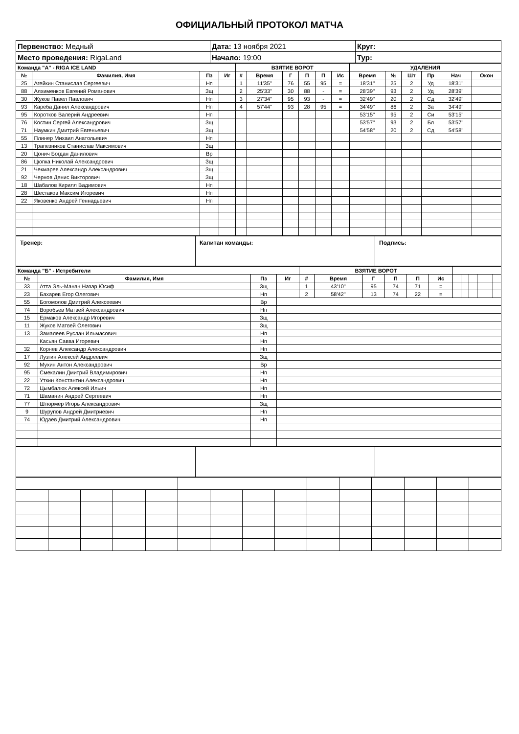ОФИЦИАЛЬНЫЙ ПРОТОКОЛ МАТЧА
| Первенство: Медный | Дата: 13 ноября 2021 | Круг: |
| Место проведения: RigaLand | Начало: 19:00 | Тур: |
| Команда "А" - RIGA ICE LAND | | | | ВЗЯТИЕ ВОРОТ | | | | | | УДАЛЕНИЯ | | | | | |
| --- | --- | --- | --- | --- | --- | --- | --- | --- | --- | --- | --- | --- | --- | --- | --- |
| № | Фамилия, Имя | Пз | Иг | # | Время | Г | П | П | Ис | Время | № | Шт | Пр | Нач | Окон |
| 25 | Агейкин Станислав Сергеевич | Нп | | 1 | 11'35'' | 76 | 55 | 95 | = | 18'31'' | 25 | 2 | Уд | 18'31'' | |
| 88 | Алхименков Евгений Романович | Зщ | | 2 | 25'33'' | 30 | 88 | - | = | 28'39'' | 93 | 2 | Уд | 28'39'' | |
| 30 | Жуков Павел Павлович | Нп | | 3 | 27'34'' | 95 | 93 | - | = | 32'49'' | 20 | 2 | Сд | 32'49'' | |
| 93 | Кареба Данил Александрович | Нп | | 4 | 57'44'' | 93 | 28 | 95 | = | 34'49'' | 86 | 2 | За | 34'49'' | |
| 95 | Коротков Валерий Андреевич | Нп | | | | | | | | 53'15'' | 95 | 2 | Си | 53'15'' | |
| 76 | Костин Сергей Александрович | Зщ | | | | | | | | 53'57'' | 93 | 2 | Бл | 53'57'' | |
| 71 | Наумкин Дмитрий Евгеньевич | Зщ | | | | | | | | 54'58'' | 20 | 2 | Сд | 54'58'' | |
| 55 | Плинер Михаил Анатольевич | Нп | | | | | | | | | | | | | |
| 13 | Трапезников Станислав Максимович | Зщ | | | | | | | | | | | | | |
| 20 | Цонич Богдан Данилович | Вр | | | | | | | | | | | | | |
| 86 | Цюпка Николай Александрович | Зщ | | | | | | | | | | | | | |
| 21 | Чекмарев Александр Александрович | Зщ | | | | | | | | | | | | | |
| 92 | Чернов Денис Викторович | Зщ | | | | | | | | | | | | | |
| 18 | Шабалов Кирилл Вадимович | Нп | | | | | | | | | | | | | |
| 28 | Шестаков Максим Игоревич | Нп | | | | | | | | | | | | | |
| 22 | Яковенко Андрей Геннадьевич | Нп | | | | | | | | | | | | | |
| Тренер: | Капитан команды: | Подпись: |
| Команда "Б" - Истребители | | | | ВЗЯТИЕ ВОРОТ | | | | | | | | | | | |
| № | Фамилия, Имя | Пз | Иг | # | Время | Г | П | П | Ис | | | | | | |
| 33 | Атта Эль-Манан Назар Юсиф | Зщ | | 1 | 43'10'' | 95 | 74 | 71 | = | | | | | | |
| 23 | Бахарев Егор Олегович | Нп | | 2 | 58'42'' | 13 | 74 | 22 | = | | | | | | |
| 55 | Богомолов Дмитрий Алексеевич | Вр | | | | | | | | | | | | | |
| 74 | Воробьев Матвей Александрович | Нп | | | | | | | | | | | | | |
| 15 | Ермаков Александр Игоревич | Зщ | | | | | | | | | | | | | |
| 11 | Жуков Матвей Олегович | Зщ | | | | | | | | | | | | | |
| 13 | Замалеев Руслан Ильмасович | Нп | | | | | | | | | | | | | |
| | Касьян Савва Игоревич | Нп | | | | | | | | | | | | | |
| 32 | Корнев Александр Александрович | Нп | | | | | | | | | | | | | |
| 17 | Лузгин Алексей Андреевич | Зщ | | | | | | | | | | | | | |
| 92 | Мухин Антон Александрович | Вр | | | | | | | | | | | | | |
| 95 | Смекалин Дмитрий Владимирович | Нп | | | | | | | | | | | | | |
| 22 | Уткин Константин Александрович | Нп | | | | | | | | | | | | | |
| 72 | Цымбалюк Алексей Ильич | Нп | | | | | | | | | | | | | |
| 71 | Шаманин Андрей Сергеевич | Нп | | | | | | | | | | | | | |
| 77 | Штюрмер Игорь Александрович | Зщ | | | | | | | | | | | | | |
| 9 | Шурупов Андрей Дмитриевич | Нп | | | | | | | | | | | | | |
| 74 | Юдаев Дмитрий Александрович | Нп | | | | | | | | | | | | | |